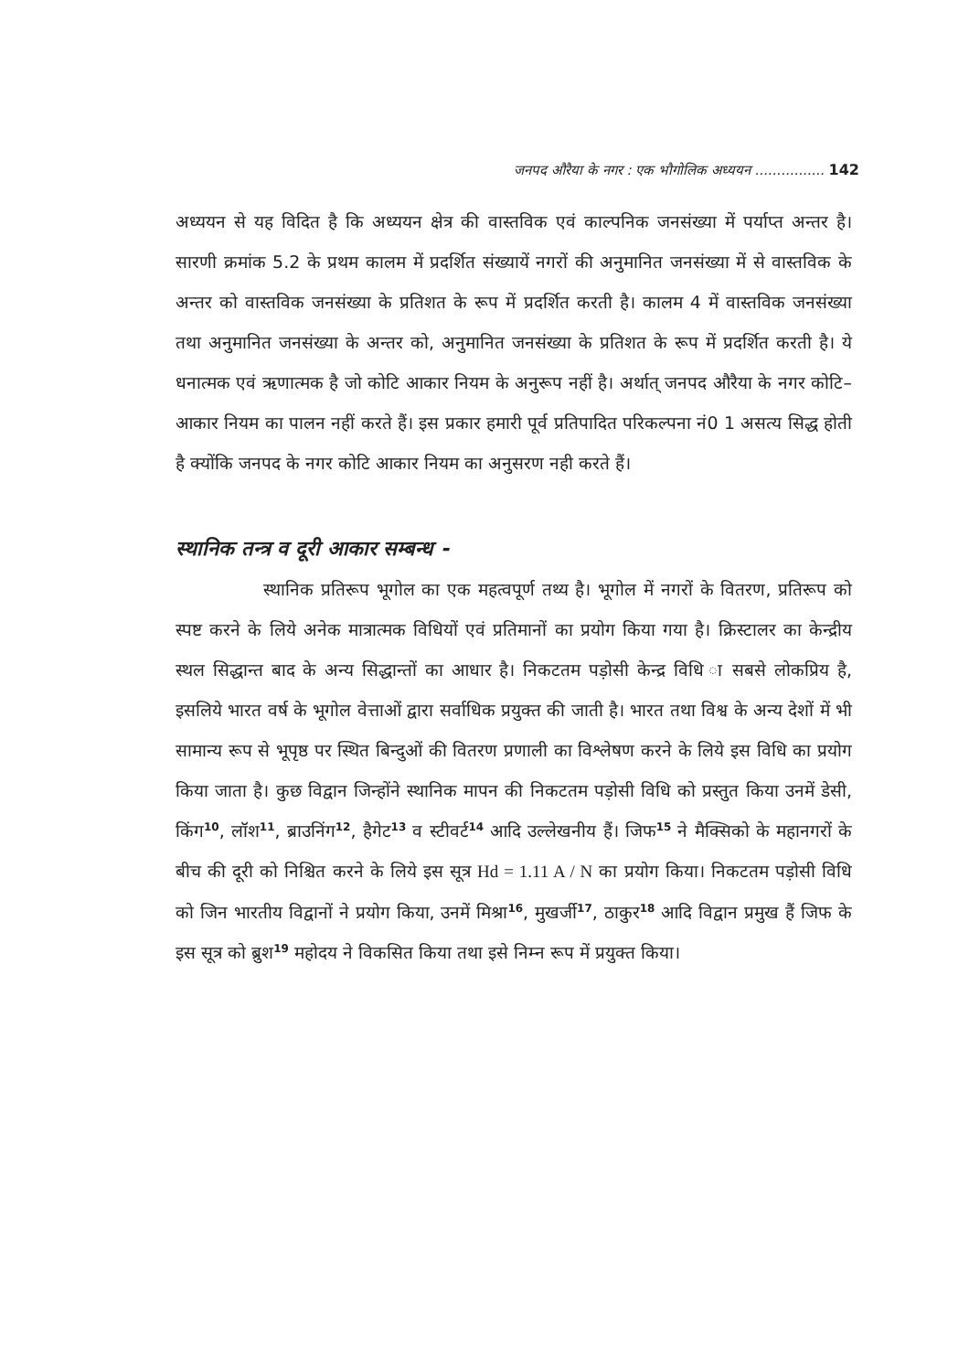जनपद औरैया के नगर : एक भौगोलिक अध्ययन ................ 142
अध्ययन से यह विदित है कि अध्ययन क्षेत्र की वास्तविक एवं काल्पनिक जनसंख्या में पर्याप्त अन्तर है। सारणी क्रमांक 5.2 के प्रथम कालम में प्रदर्शित संख्यायें नगरों की अनुमानित जनसंख्या में से वास्तविक के अन्तर को वास्तविक जनसंख्या के प्रतिशत के रूप में प्रदर्शित करती है। कालम 4 में वास्तविक जनसंख्या तथा अनुमानित जनसंख्या के अन्तर को, अनुमानित जनसंख्या के प्रतिशत के रूप में प्रदर्शित करती है। ये धनात्मक एवं ऋणात्मक है जो कोटि आकार नियम के अनुरूप नहीं है। अर्थात् जनपद औरैया के नगर कोटि–आकार नियम का पालन नहीं करते हैं। इस प्रकार हमारी पूर्व प्रतिपादित परिकल्पना नं0 1 असत्य सिद्ध होती है क्योंकि जनपद के नगर कोटि आकार नियम का अनुसरण नही करते हैं।
स्थानिक तन्त्र व दूरी आकार सम्बन्ध -
स्थानिक प्रतिरूप भूगोल का एक महत्वपूर्ण तथ्य है। भूगोल में नगरों के वितरण, प्रतिरूप को स्पष्ट करने के लिये अनेक मात्रात्मक विधियों एवं प्रतिमानों का प्रयोग किया गया है। क्रिस्टालर का केन्द्रीय स्थल सिद्धान्त बाद के अन्य सिद्धान्तों का आधार है। निकटतम पड़ोसी केन्द्र विधि ा सबसे लोकप्रिय है, इसलिये भारत वर्ष के भूगोल वेत्ताओं द्वारा सर्वाधिक प्रयुक्त की जाती है। भारत तथा विश्व के अन्य देशों में भी सामान्य रूप से भूपृष्ठ पर स्थित बिन्दुओं की वितरण प्रणाली का विश्लेषण करने के लिये इस विधि का प्रयोग किया जाता है। कुछ विद्वान जिन्होंने स्थानिक मापन की निकटतम पड़ोसी विधि को प्रस्तुत किया उनमें डेसी, किंग<sup>10</sup>, लॉश<sup>11</sup>, ब्राउनिंग<sup>12</sup>, हैगेट<sup>13</sup> व स्टीवर्ट<sup>14</sup> आदि उल्लेखनीय हैं। जिफ<sup>15</sup> ने मैक्सिको के महानगरों के बीच की दूरी को निश्चित करने के लिये इस सूत्र Hd = 1.11 A / N का प्रयोग किया। निकटतम पड़ोसी विधि को जिन भारतीय विद्वानों ने प्रयोग किया, उनमें मिश्रा<sup>16</sup>, मुखर्जी<sup>17</sup>, ठाकुर<sup>18</sup> आदि विद्वान प्रमुख हैं जिफ के इस सूत्र को ब्रुश<sup>19</sup> महोदय ने विकसित किया तथा इसे निम्न रूप में प्रयुक्त किया।